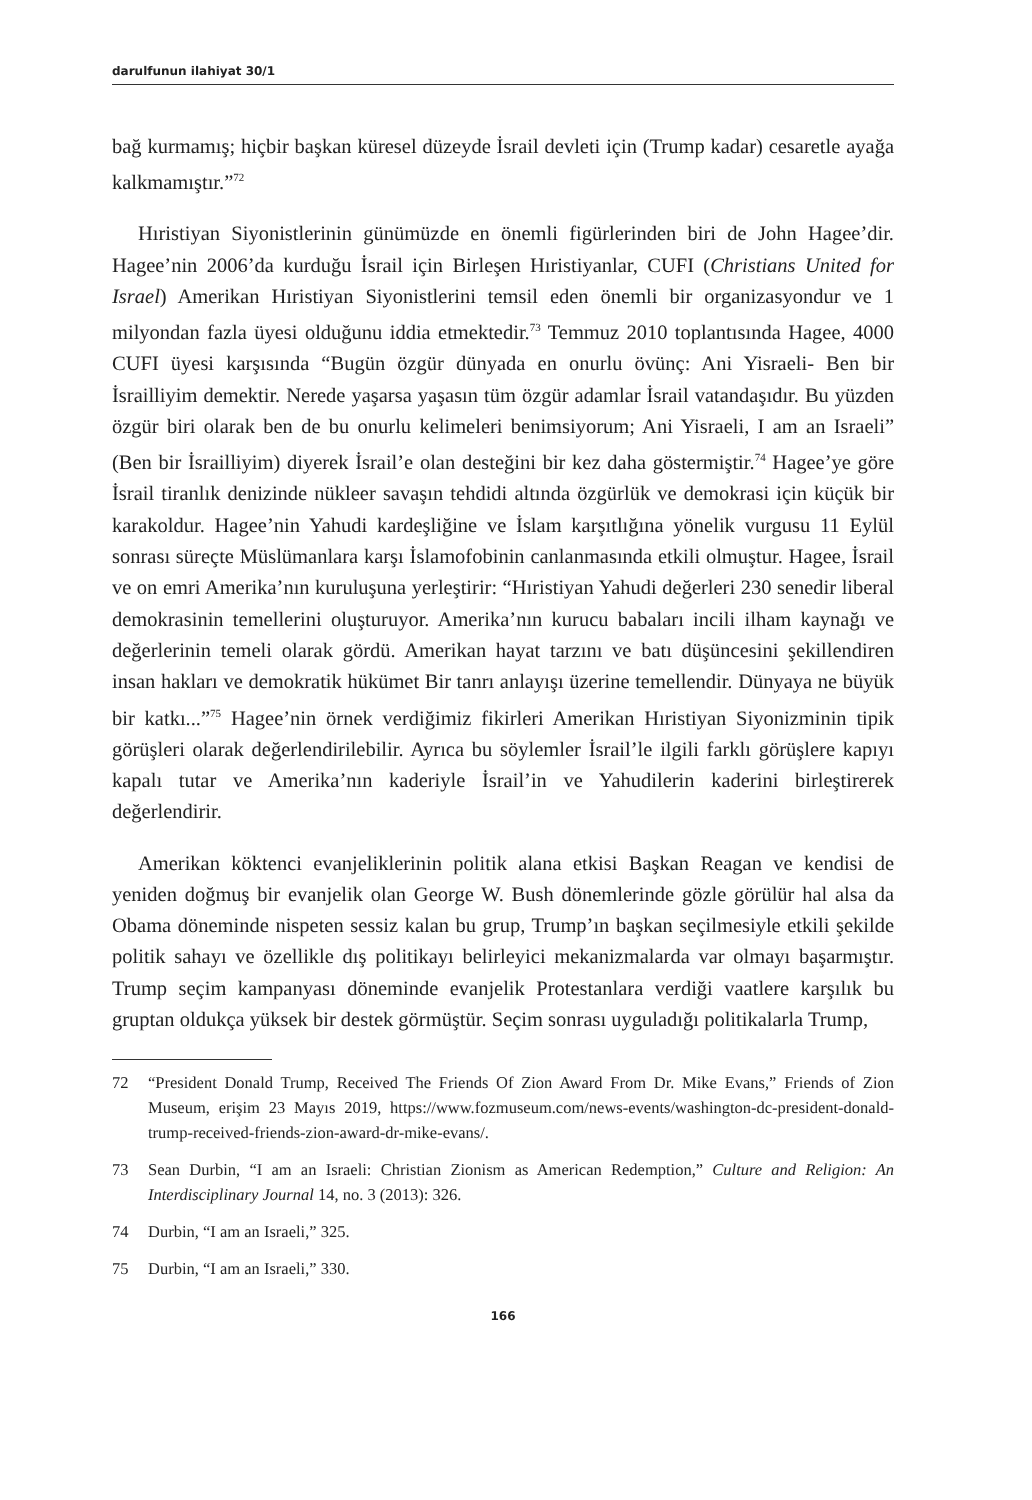darulfunun ilahiyat 30/1
bağ kurmamış; hiçbir başkan küresel düzeyde İsrail devleti için (Trump kadar) cesaretle ayağa kalkmamıştır.”<sup>72</sup>
Hıristiyan Siyonistlerinin günümüzde en önemli figürlerinden biri de John Hagee’dir. Hagee’nin 2006’da kurduğu İsrail için Birleşen Hıristiyanlar, CUFI (Christians United for Israel) Amerikan Hıristiyan Siyonistlerini temsil eden önemli bir organizasyondur ve 1 milyondan fazla üyesi olduğunu iddia etmektedir.<sup>73</sup> Temmuz 2010 toplantısında Hagee, 4000 CUFI üyesi karşısında “Bugün özgür dünyada en onurlu övünç: Ani Yisraeli- Ben bir İsrailliyim demektir. Nerede yaşarsa yaşasın tüm özgür adamlar İsrail vatandaşıdır. Bu yüzden özgür biri olarak ben de bu onurlu kelimeleri benimsiyorum; Ani Yisraeli, I am an Israeli” (Ben bir İsrailliyim) diyerek İsrail’e olan desteğini bir kez daha göstermiştir.<sup>74</sup> Hagee’ye göre İsrail tiranlık denizinde nükleer savaşın tehdidi altında özgürlük ve demokrasi için küçük bir karakoldur. Hagee’nin Yahudi kardeşliğine ve İslam karşıtlığına yönelik vurgusu 11 Eylül sonrası süreçte Müslümanlara karşı İslamofobinin canlanmasında etkili olmuştur. Hagee, İsrail ve on emri Amerika’nın kuruluşuna yerleştirir: “Hıristiyan Yahudi değerleri 230 senedir liberal demokrasinin temellerini oluşturuyor. Amerika’nın kurucu babaları incili ilham kaynağı ve değerlerinin temeli olarak gördü. Amerikan hayat tarzını ve batı düşüncesini şekillendiren insan hakları ve demokratik hükümet Bir tanrı anlayışı üzerine temellendir. Dünyaya ne büyük bir katkı...”<sup>75</sup> Hagee’nin örnek verdiğimiz fikirleri Amerikan Hıristiyan Siyonizminin tipik görüşleri olarak değerlendirilebilir. Ayrıca bu söylemler İsrail’le ilgili farklı görüşlere kapıyı kapalı tutar ve Amerika’nın kaderiyle İsrail’in ve Yahudilerin kaderini birleştirerek değerlendirir.
Amerikan köktenci evanjeliklerinin politik alana etkisi Başkan Reagan ve kendisi de yeniden doğmuş bir evanjelik olan George W. Bush dönemlerinde gözle görülür hal alsa da Obama döneminde nispeten sessiz kalan bu grup, Trump’ın başkan seçilmesiyle etkili şekilde politik sahayı ve özellikle dış politikayı belirleyici mekanizmalarda var olmayı başarmıştır. Trump seçim kampanyası döneminde evanjelik Protestanlara verdiği vaatlere karşılık bu gruptan oldukça yüksek bir destek görmüştür. Seçim sonrası uyguladığı politikalarla Trump,
72 “President Donald Trump, Received The Friends Of Zion Award From Dr. Mike Evans,” Friends of Zion Museum, erişim 23 Mayıs 2019, https://www.fozmuseum.com/news-events/washington-dc-president-donald-trump-received-friends-zion-award-dr-mike-evans/.
73 Sean Durbin, “I am an Israeli: Christian Zionism as American Redemption,” Culture and Religion: An Interdisciplinary Journal 14, no. 3 (2013): 326.
74 Durbin, “I am an Israeli,” 325.
75 Durbin, “I am an Israeli,” 330.
166